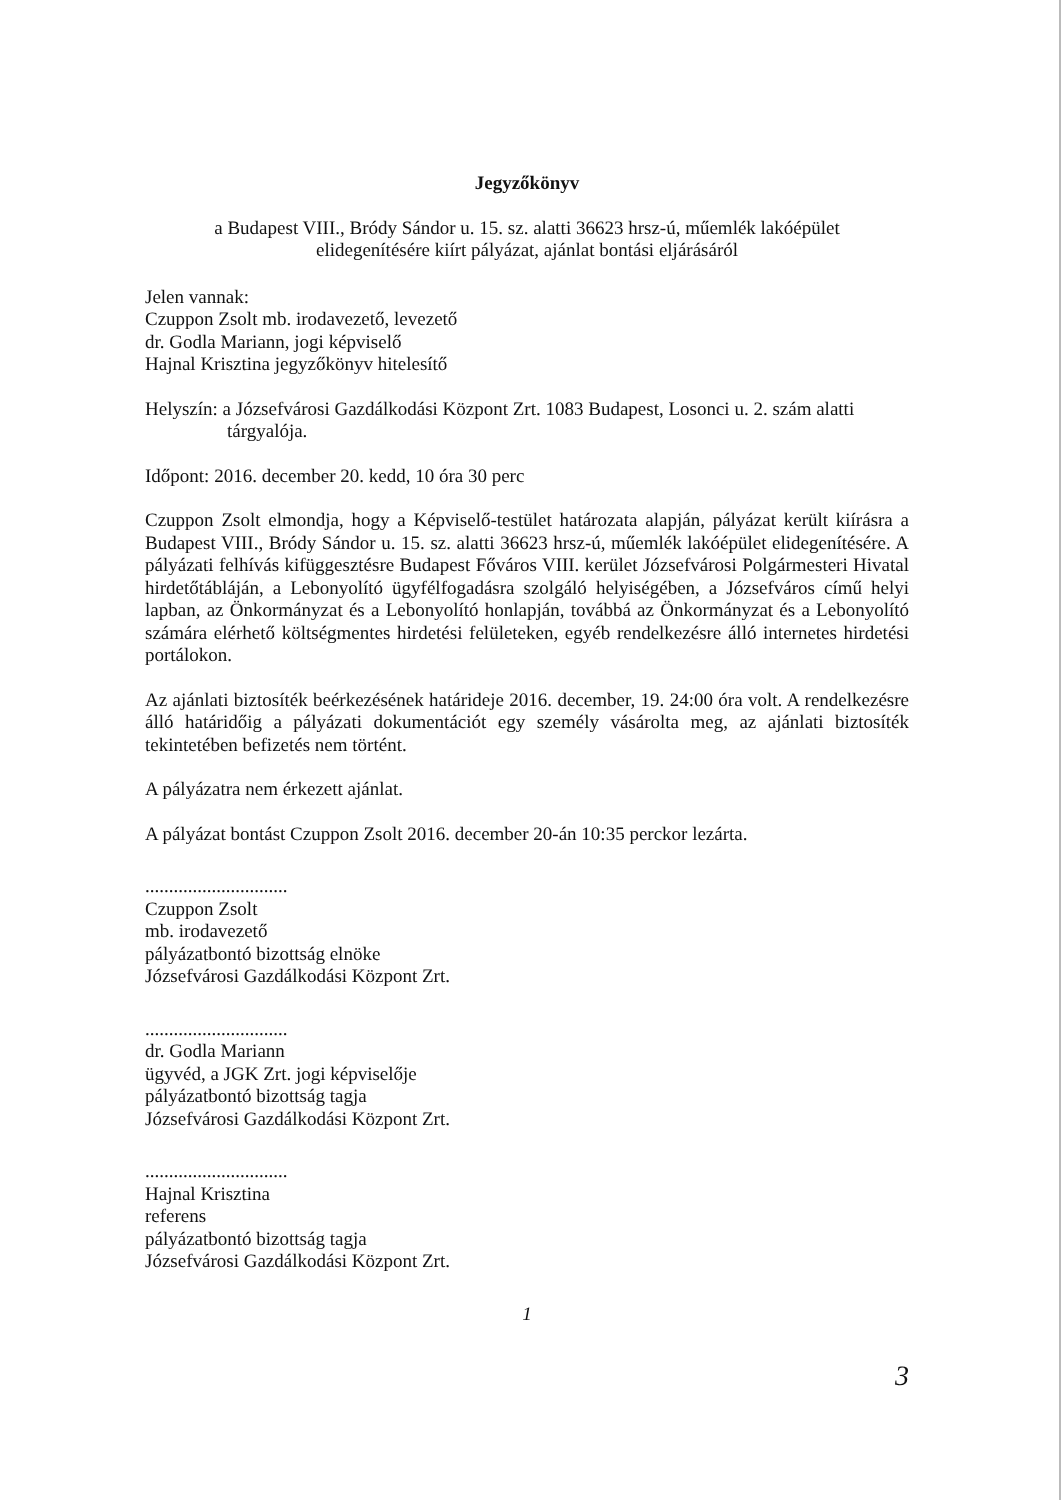Jegyzőkönyv
a Budapest VIII., Bródy Sándor u. 15. sz. alatti 36623 hrsz-ú, műemlék lakóépület
elidegenítésére kiírt pályázat, ajánlat bontási eljárásáról
Jelen vannak:
Czuppon Zsolt mb. irodavezető, levezető
dr. Godla Mariann, jogi képviselő
Hajnal Krisztina jegyzőkönyv hitelesítő
Helyszín: a Józsefvárosi Gazdálkodási Központ Zrt. 1083 Budapest, Losonci u. 2. szám alatti
tárgyalója.
Időpont: 2016. december 20. kedd, 10 óra 30 perc
Czuppon Zsolt elmondja, hogy a Képviselő-testület határozata alapján, pályázat került kiírásra a Budapest VIII., Bródy Sándor u. 15. sz. alatti 36623 hrsz-ú, műemlék lakóépület elidegenítésére. A pályázati felhívás kifüggesztésre Budapest Főváros VIII. kerület Józsefvárosi Polgármesteri Hivatal hirdetőtábláján, a Lebonyolító ügyfélfogadásra szolgáló helyiségében, a Józsefváros című helyi lapban, az Önkormányzat és a Lebonyolító honlapján, továbbá az Önkormányzat és a Lebonyolító számára elérhető költségmentes hirdetési felületeken, egyéb rendelkezésre álló internetes hirdetési portálokon.
Az ajánlati biztosíték beérkezésének határideje 2016. december, 19. 24:00 óra volt. A rendelkezésre álló határidőig a pályázati dokumentációt egy személy vásárolta meg, az ajánlati biztosíték tekintetében befizetés nem történt.
A pályázatra nem érkezett ajánlat.
A pályázat bontást Czuppon Zsolt 2016. december 20-án 10:35 perckor lezárta.
..............................
Czuppon Zsolt
mb. irodavezető
pályázatbontó bizottság elnöke
Józsefvárosi Gazdálkodási Központ Zrt.
..............................
dr. Godla Mariann
ügyvéd, a JGK Zrt. jogi képviselője
pályázatbontó bizottság tagja
Józsefvárosi Gazdálkodási Központ Zrt.
..............................
Hajnal Krisztina
referens
pályázatbontó bizottság tagja
Józsefvárosi Gazdálkodási Központ Zrt.
1
3